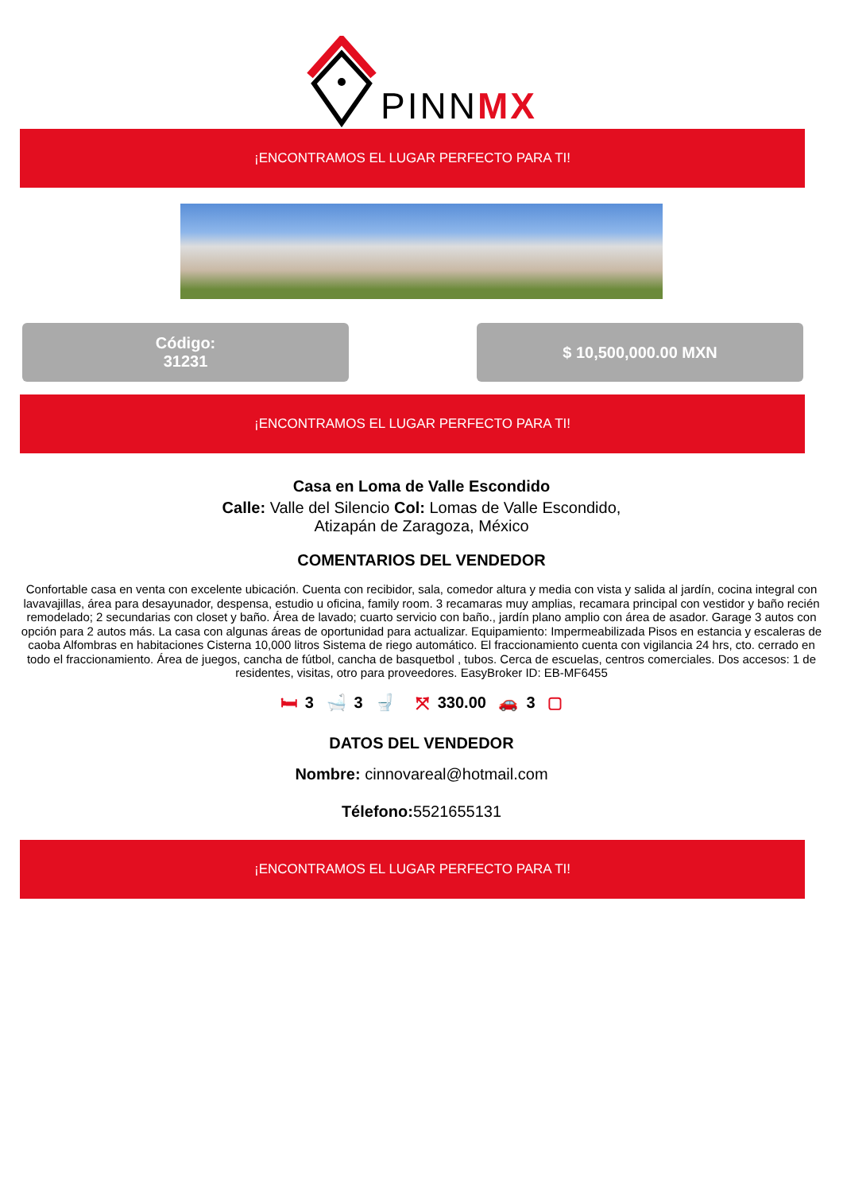PINNMX
¡ENCONTRAMOS EL LUGAR PERFECTO PARA TI!
Código:
31231
$ 10,500,000.00 MXN
¡ENCONTRAMOS EL LUGAR PERFECTO PARA TI!
Casa en Loma de Valle Escondido
Calle: Valle del Silencio Col: Lomas de Valle Escondido,
Atizapán de Zaragoza, México
COMENTARIOS DEL VENDEDOR
Confortable casa en venta con excelente ubicación. Cuenta con recibidor, sala, comedor altura y media con vista y salida al jardín, cocina integral con lavavajillas, área para desayunador, despensa, estudio u oficina, family room. 3 recamaras muy amplias, recamara principal con vestidor y baño recién remodelado; 2 secundarias con closet y baño. Área de lavado; cuarto servicio con baño., jardín plano amplio con área de asador. Garage 3 autos con opción para 2 autos más. La casa con algunas áreas de oportunidad para actualizar. Equipamiento: Impermeabilizada Pisos en estancia y escaleras de caoba Alfombras en habitaciones Cisterna 10,000 litros Sistema de riego automático. El fraccionamiento cuenta con vigilancia 24 hrs, cto. cerrado en todo el fraccionamiento. Área de juegos, cancha de fútbol, cancha de basquetbol , tubos. Cerca de escuelas, centros comerciales. Dos accesos: 1 de residentes, visitas, otro para proveedores. EasyBroker ID: EB-MF6455
🛏 3 🛁 3 🚽 ⤧ 330.00 🚗 3 ▢
DATOS DEL VENDEDOR
Nombre: cinnovareal@hotmail.com
Télefono: 5521655131
¡ENCONTRAMOS EL LUGAR PERFECTO PARA TI!